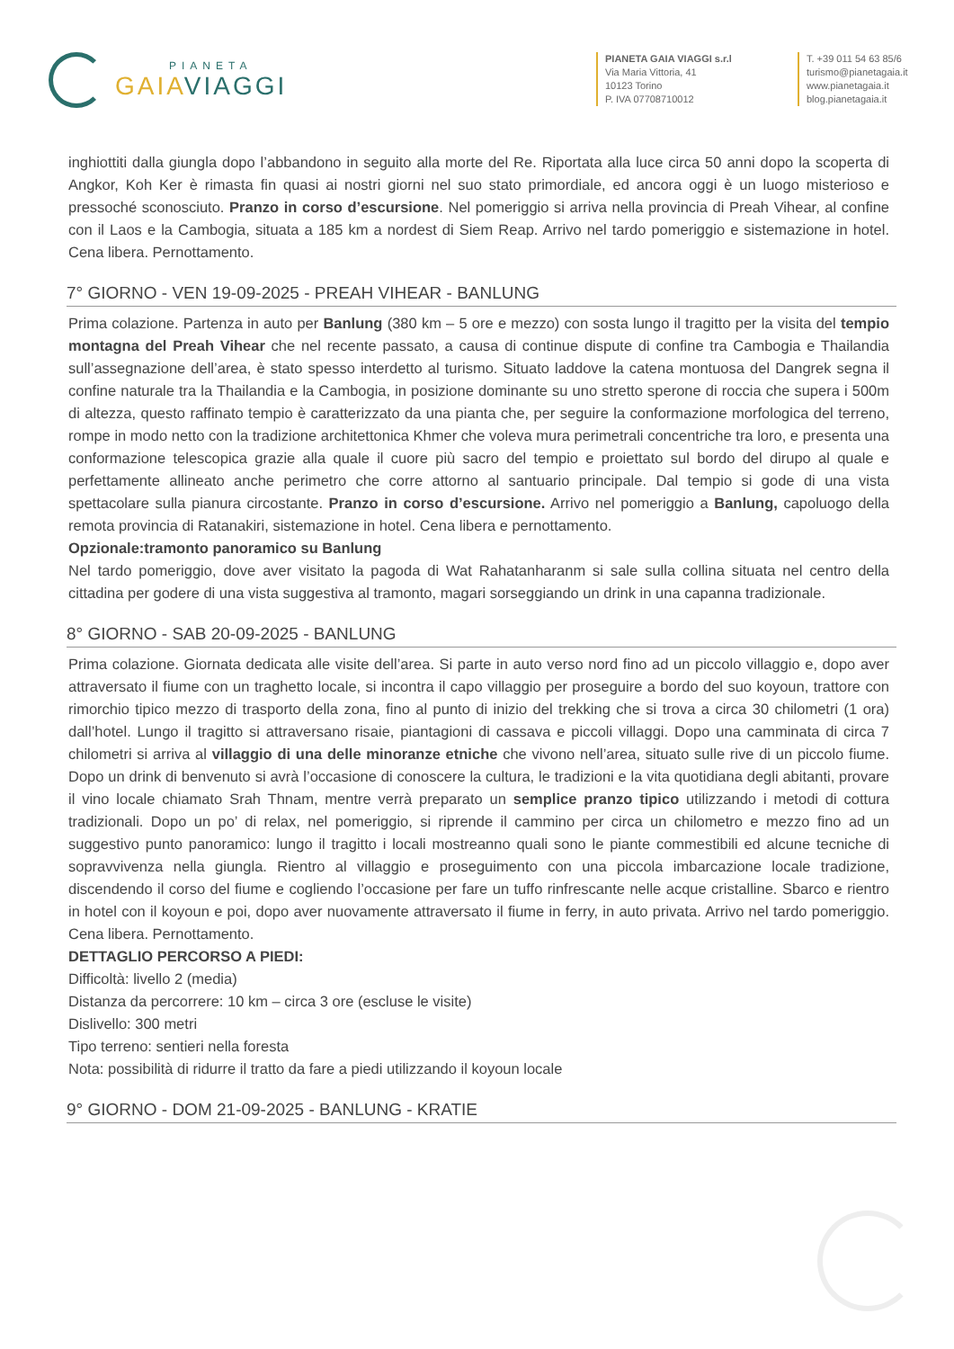PIANETA
GAIA VIAGGI
PIANETA GAIA VIAGGI s.r.l
Via Maria Vittoria, 41
10123 Torino
P. IVA 07708710012
T. +39 011 54 63 85/6
turismo@pianetagaia.it
www.pianetagaia.it
blog.pianetagaia.it
inghiottiti dalla giungla dopo l’abbandono in seguito alla morte del Re. Riportata alla luce circa 50 anni dopo la scoperta di Angkor, Koh Ker è rimasta fin quasi ai nostri giorni nel suo stato primordiale, ed ancora oggi è un luogo misterioso e pressoché sconosciuto. Pranzo in corso d’escursione. Nel pomeriggio si arriva nella provincia di Preah Vihear, al confine con il Laos e la Cambogia, situata a 185 km a nordest di Siem Reap. Arrivo nel tardo pomeriggio e sistemazione in hotel. Cena libera. Pernottamento.
7° GIORNO - VEN 19-09-2025 - PREAH VIHEAR - BANLUNG
Prima colazione. Partenza in auto per Banlung (380 km – 5 ore e mezzo) con sosta lungo il tragitto per la visita del tempio montagna del Preah Vihear che nel recente passato, a causa di continue dispute di confine tra Cambogia e Thailandia sull’assegnazione dell’area, è stato spesso interdetto al turismo. Situato laddove la catena montuosa del Dangrek segna il confine naturale tra la Thailandia e la Cambogia, in posizione dominante su uno stretto sperone di roccia che supera i 500m di altezza, questo raffinato tempio è caratterizzato da una pianta che, per seguire la conformazione morfologica del terreno, rompe in modo netto con la tradizione architettonica Khmer che voleva mura perimetrali concentriche tra loro, e presenta una conformazione telescopica grazie alla quale il cuore più sacro del tempio e proiettato sul bordo del dirupo al quale e perfettamente allineato anche perimetro che corre attorno al santuario principale. Dal tempio si gode di una vista spettacolare sulla pianura circostante. Pranzo in corso d’escursione. Arrivo nel pomeriggio a Banlung, capoluogo della remota provincia di Ratanakiri, sistemazione in hotel. Cena libera e pernottamento.
Opzionale:tramonto panoramico su Banlung
Nel tardo pomeriggio, dove aver visitato la pagoda di Wat Rahatanharanm si sale sulla collina situata nel centro della cittadina per godere di una vista suggestiva al tramonto, magari sorseggiando un drink in una capanna tradizionale.
8° GIORNO - SAB 20-09-2025 - BANLUNG
Prima colazione. Giornata dedicata alle visite dell’area. Si parte in auto verso nord fino ad un piccolo villaggio e, dopo aver attraversato il fiume con un traghetto locale, si incontra il capo villaggio per proseguire a bordo del suo koyoun, trattore con rimorchio tipico mezzo di trasporto della zona, fino al punto di inizio del trekking che si trova a circa 30 chilometri (1 ora) dall’hotel. Lungo il tragitto si attraversano risaie, piantagioni di cassava e piccoli villaggi. Dopo una camminata di circa 7 chilometri si arriva al villaggio di una delle minoranze etniche che vivono nell’area, situato sulle rive di un piccolo fiume. Dopo un drink di benvenuto si avrà l’occasione di conoscere la cultura, le tradizioni e la vita quotidiana degli abitanti, provare il vino locale chiamato Srah Thnam, mentre verrà preparato un semplice pranzo tipico utilizzando i metodi di cottura tradizionali. Dopo un po’ di relax, nel pomeriggio, si riprende il cammino per circa un chilometro e mezzo fino ad un suggestivo punto panoramico: lungo il tragitto i locali mostreanno quali sono le piante commestibili ed alcune tecniche di sopravvivenza nella giungla. Rientro al villaggio e proseguimento con una piccola imbarcazione locale tradizione, discendendo il corso del fiume e cogliendo l’occasione per fare un tuffo rinfrescante nelle acque cristalline. Sbarco e rientro in hotel con il koyoun e poi, dopo aver nuovamente attraversato il fiume in ferry, in auto privata. Arrivo nel tardo pomeriggio. Cena libera. Pernottamento.
DETTAGLIO PERCORSO A PIEDI:
Difficoltà: livello 2 (media)
Distanza da percorrere: 10 km – circa 3 ore (escluse le visite)
Dislivello: 300 metri
Tipo terreno: sentieri nella foresta
Nota: possibilità di ridurre il tratto da fare a piedi utilizzando il koyoun locale
9° GIORNO - DOM 21-09-2025 - BANLUNG - KRATIE